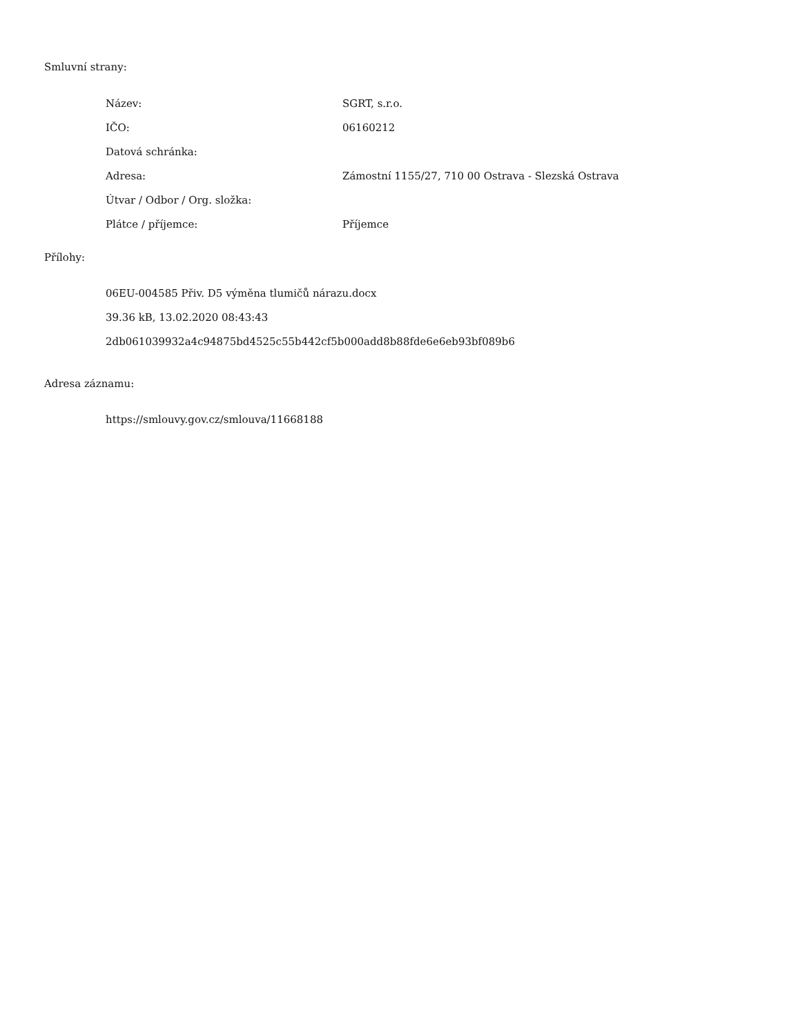Smluvní strany:
| Název: | SGRT, s.r.o. |
| IČO: | 06160212 |
| Datová schránka: | |
| Adresa: | Zámostní 1155/27, 710 00 Ostrava - Slezská Ostrava |
| Útvar / Odbor / Org. složka: | |
| Plátce / příjemce: | Příjemce |
Přílohy:
06EU-004585 Přiv. D5 výměna tlumičů nárazu.docx
39.36 kB, 13.02.2020 08:43:43
2db061039932a4c94875bd4525c55b442cf5b000add8b88fde6e6eb93bf089b6
Adresa záznamu:
https://smlouvy.gov.cz/smlouva/11668188